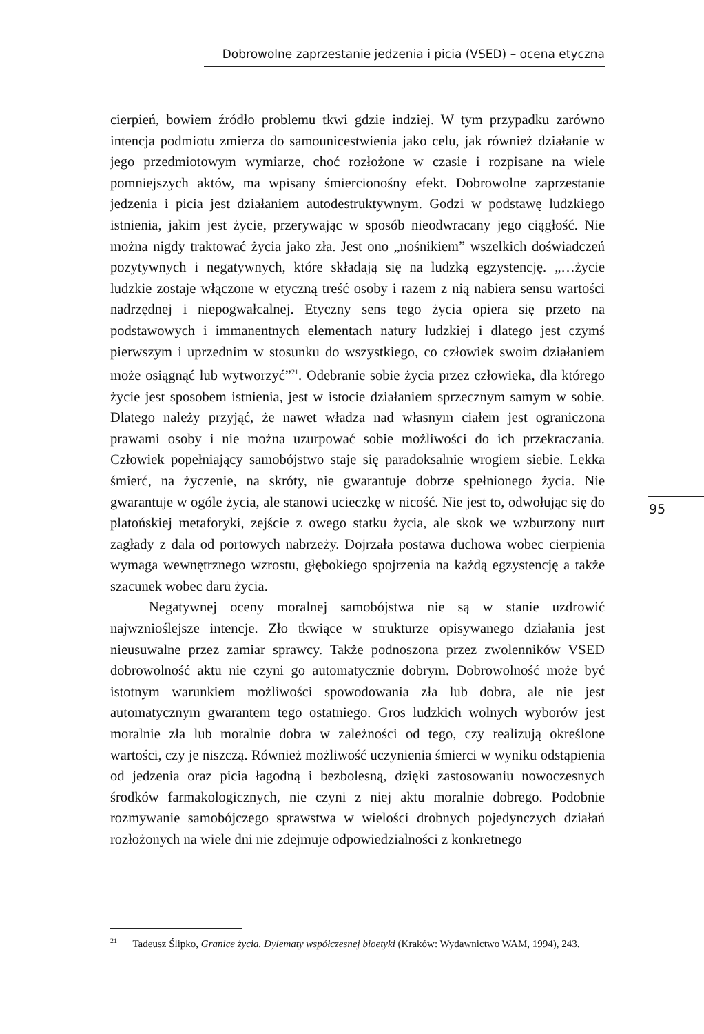Dobrowolne zaprzestanie jedzenia i picia (VSED) – ocena etyczna
cierpień, bowiem źródło problemu tkwi gdzie indziej. W tym przypadku zarówno intencja podmiotu zmierza do samounicestwienia jako celu, jak również działanie w jego przedmiotowym wymiarze, choć rozłożone w czasie i rozpisane na wiele pomniejszych aktów, ma wpisany śmiercionośny efekt. Dobrowolne zaprzestanie jedzenia i picia jest działaniem autodestruktywnym. Godzi w podstawę ludzkiego istnienia, jakim jest życie, przerywając w sposób nieodwracany jego ciągłość. Nie można nigdy traktować życia jako zła. Jest ono „nośnikiem” wszelkich doświadczeń pozytywnych i negatywnych, które składają się na ludzką egzystencję. „…życie ludzkie zostaje włączone w etyczną treść osoby i razem z nią nabiera sensu wartości nadrzędnej i niepogwałcalnej. Etyczny sens tego życia opiera się przeto na podstawowych i immanentnych elementach natury ludzkiej i dlatego jest czymś pierwszym i uprzednim w stosunku do wszystkiego, co człowiek swoim działaniem może osiągnąć lub wytworzyć”<sup>21</sup>. Odebranie sobie życia przez człowieka, dla którego życie jest sposobem istnienia, jest w istocie działaniem sprzecznym samym w sobie. Dlatego należy przyjąć, że nawet władza nad własnym ciałem jest ograniczona prawami osoby i nie można uzurpować sobie możliwości do ich przekraczania. Człowiek popełniający samobójstwo staje się paradoksalnie wrogiem siebie. Lekka śmierć, na życzenie, na skróty, nie gwarantuje dobrze spełnionego życia. Nie gwarantuje w ogóle życia, ale stanowi ucieczkę w nicość. Nie jest to, odwołując się do platońskiej metaforyki, zejście z owego statku życia, ale skok we wzburzony nurt zagłady z dala od portowych nabrzeży. Dojrzała postawa duchowa wobec cierpienia wymaga wewnętrznego wzrostu, głębokiego spojrzenia na każdą egzystencję a także szacunek wobec daru życia.
Negatywnej oceny moralnej samobójstwa nie są w stanie uzdrowić najwznioślejsze intencje. Zło tkwiące w strukturze opisywanego działania jest nieusuwalne przez zamiar sprawcy. Także podnoszona przez zwolenników VSED dobrowolność aktu nie czyni go automatycznie dobrym. Dobrowolność może być istotnym warunkiem możliwości spowodowania zła lub dobra, ale nie jest automatycznym gwarantem tego ostatniego. Gros ludzkich wolnych wyborów jest moralnie zła lub moralnie dobra w zależności od tego, czy realizują określone wartości, czy je niszczą. Również możliwość uczynienia śmierci w wyniku odstąpienia od jedzenia oraz picia łagodną i bezbolesną, dzięki zastosowaniu nowoczesnych środków farmakologicznych, nie czyni z niej aktu moralnie dobrego. Podobnie rozmywanie samobójczego sprawstwa w wielości drobnych pojedynczych działań rozłożonych na wiele dni nie zdejmuje odpowiedzialności z konkretnego
95
<sup>21</sup> Tadeusz Ślipko, Granice życia. Dylematy współczesnej bioetyki (Kraków: Wydawnictwo WAM, 1994), 243.